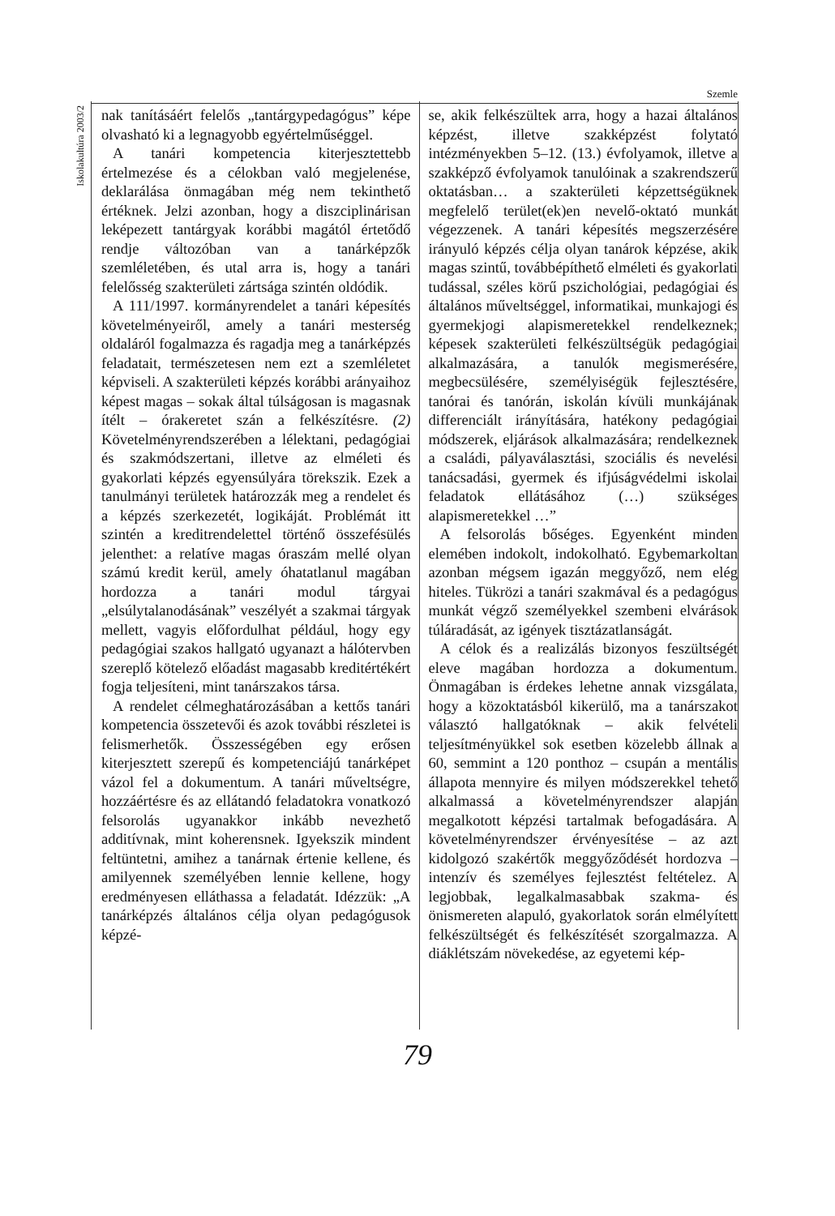Szemle
Iskolakultúra 2003/2
nak tanításáért felelős „tantárgypedagógus” képe olvasható ki a legnagyobb egyértelműséggel.
A tanári kompetencia kiterjesztettebb értelmezése és a célokban való megjelenése, deklarálása önmagában még nem tekinthető értéknek. Jelzi azonban, hogy a diszciplinárisan leképezett tantárgyak korábbi magától értetődő rendje változóban van a tanárképzők szemléletében, és utal arra is, hogy a tanári felelősség szakterületi zártsága szintén oldódik.
A 111/1997. kormányrendelet a tanári képesítés követelményeiről, amely a tanári mesterség oldaláról fogalmazza és ragadja meg a tanárképzés feladatait, természetesen nem ezt a szemléletet képviseli. A szakterületi képzés korábbi arányaihoz képest magas – sokak által túlságosan is magasnak ítélt – órakeretet szán a felkészítésre. (2) Követelményrendszerében a lélektani, pedagógiai és szakmódszertani, illetve az elméleti és gyakorlati képzés egyensúlyára törekszik. Ezek a tanulmányi területek határozzák meg a rendelet és a képzés szerkezetét, logikáját. Problémát itt szintén a kreditrendelettel történő összefésülés jelenthet: a relatíve magas óraszám mellé olyan számú kredit kerül, amely óhatatlanul magában hordozza a tanári modul tárgyai „elsúlytalanodásának” veszélyét a szakmai tárgyak mellett, vagyis előfordulhat például, hogy egy pedagógiai szakos hallgató ugyanazt a hálótervben szereplő kötelező előadást magasabb kreditértékért fogja teljesíteni, mint tanárszakos társa.
A rendelet célmeghatározásában a kettős tanári kompetencia összetevői és azok további részletei is felismerhetők. Összességében egy erősen kiterjesztett szerepű és kompetenciájú tanárképet vázol fel a dokumentum. A tanári műveltségre, hozzáértésre és az ellátandó feladatokra vonatkozó felsorolás ugyanakkor inkább nevezhető additívnak, mint koherensnek. Igyekszik mindent feltüntetni, amihez a tanárnak értenie kellene, és amilyennek személyében lennie kellene, hogy eredményesen elláthassa a feladatát. Idézzük: „A tanárképzés általános célja olyan pedagógusok képzé-
se, akik felkészültek arra, hogy a hazai általános képzést, illetve szakképzést folytató intézményekben 5–12. (13.) évfolyamok, illetve a szakképző évfolyamok tanulóinak a szakrendszerű oktatásban… a szakterületi képzettségüknek megfelelő terület(ek)en nevelő-oktató munkát végezzenek. A tanári képesítés megszerzésére irányuló képzés célja olyan tanárok képzése, akik magas szintű, továbbépíthető elméleti és gyakorlati tudással, széles körű pszichológiai, pedagógiai és általános műveltséggel, informatikai, munkajogi és gyermekjogi alapismeretekkel rendelkeznek; képesek szakterületi felkészültségük pedagógiai alkalmazására, a tanulók megismerésére, megbecsülésére, személyiségük fejlesztésére, tanórai és tanórán, iskolán kívüli munkájának differenciált irányítására, hatékony pedagógiai módszerek, eljárások alkalmazására; rendelkeznek a családi, pályaválasztási, szociális és nevelési tanácsadási, gyermek és ifjúságvédelmi iskolai feladatok ellátásához (…) szükséges alapismeretekkel …”
A felsorolás bőséges. Egyenként minden elemében indokolt, indokolható. Egybemarkoltan azonban mégsem igazán meggyőző, nem elég hiteles. Tükrözi a tanári szakmával és a pedagógus munkát végző személyekkel szembeni elvárások túláradását, az igények tisztázatlanságát.
A célok és a realizálás bizonyos feszültségét eleve magában hordozza a dokumentum. Önmagában is érdekes lehetne annak vizsgálata, hogy a közoktatásból kikerülő, ma a tanárszakot választó hallgatóknak – akik felvételi teljesítményükkel sok esetben közelebb állnak a 60, semmint a 120 ponthoz – csupán a mentális állapota mennyire és milyen módszerekkel tehető alkalmassá a követelményrendszer alapján megalkotott képzési tartalmak befogadására. A követelményrendszer érvényesítése – az azt kidolgozó szakértők meggyőződését hordozva – intenzív és személyes fejlesztést feltételez. A legjobbak, legalkalmasabbak szakma- és önismereten alapuló, gyakorlatok során elmélyített felkészültségét és felkészítését szorgalmazza. A diáklétszám növekedése, az egyetemi kép-
79